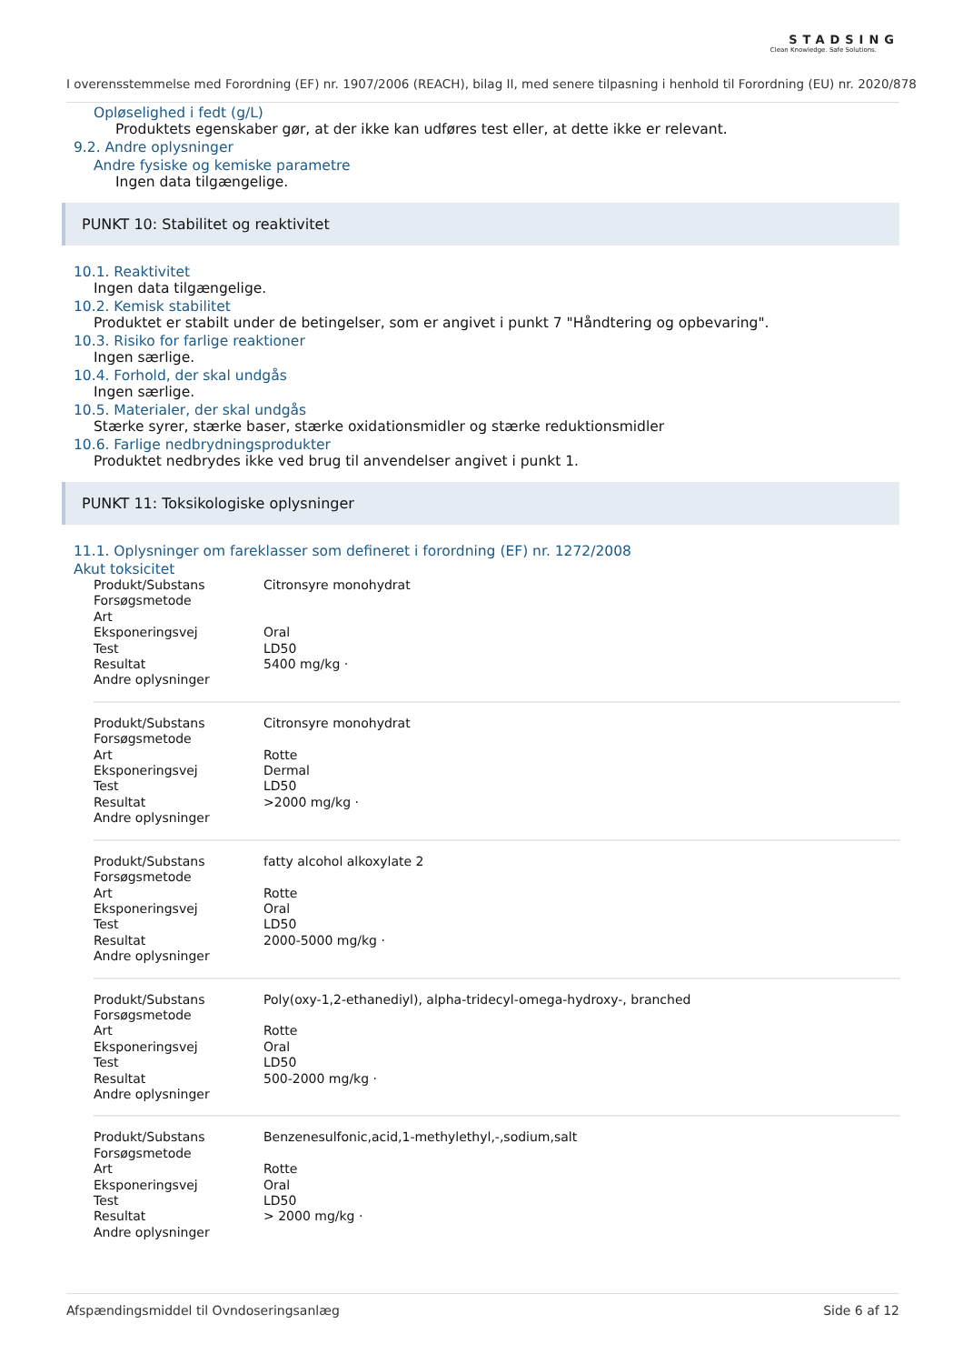STADSING
Clean Knowledge. Safe Solutions.
I overensstemmelse med Forordning (EF) nr. 1907/2006 (REACH), bilag II, med senere tilpasning i henhold til Forordning (EU) nr. 2020/878
Opløselighed i fedt (g/L)
Produktets egenskaber gør, at der ikke kan udføres test eller, at dette ikke er relevant.
9.2. Andre oplysninger
Andre fysiske og kemiske parametre
Ingen data tilgængelige.
PUNKT 10: Stabilitet og reaktivitet
10.1. Reaktivitet
Ingen data tilgængelige.
10.2. Kemisk stabilitet
Produktet er stabilt under de betingelser, som er angivet i punkt 7 "Håndtering og opbevaring".
10.3. Risiko for farlige reaktioner
Ingen særlige.
10.4. Forhold, der skal undgås
Ingen særlige.
10.5. Materialer, der skal undgås
Stærke syrer, stærke baser, stærke oxidationsmidler og stærke reduktionsmidler
10.6. Farlige nedbrydningsprodukter
Produktet nedbrydes ikke ved brug til anvendelser angivet i punkt 1.
PUNKT 11: Toksikologiske oplysninger
11.1. Oplysninger om fareklasser som defineret i forordning (EF) nr. 1272/2008
Akut toksicitet
| Produkt/Substans | Citronsyre monohydrat |
| Forsøgsmetode | |
| Art | |
| Eksponeringsvej | Oral |
| Test | LD50 |
| Resultat | 5400 mg/kg · |
| Andre oplysninger | |
| Produkt/Substans | Citronsyre monohydrat |
| Forsøgsmetode | |
| Art | Rotte |
| Eksponeringsvej | Dermal |
| Test | LD50 |
| Resultat | >2000 mg/kg · |
| Andre oplysninger | |
| Produkt/Substans | fatty alcohol alkoxylate 2 |
| Forsøgsmetode | |
| Art | Rotte |
| Eksponeringsvej | Oral |
| Test | LD50 |
| Resultat | 2000-5000 mg/kg · |
| Andre oplysninger | |
| Produkt/Substans | Poly(oxy-1,2-ethanediyl), alpha-tridecyl-omega-hydroxy-, branched |
| Forsøgsmetode | |
| Art | Rotte |
| Eksponeringsvej | Oral |
| Test | LD50 |
| Resultat | 500-2000 mg/kg · |
| Andre oplysninger | |
| Produkt/Substans | Benzenesulfonic,acid,1-methylethyl,-,sodium,salt |
| Forsøgsmetode | |
| Art | Rotte |
| Eksponeringsvej | Oral |
| Test | LD50 |
| Resultat | > 2000 mg/kg · |
| Andre oplysninger | |
Afspændingsmiddel til Ovndoseringsanlæg Side 6 af 12